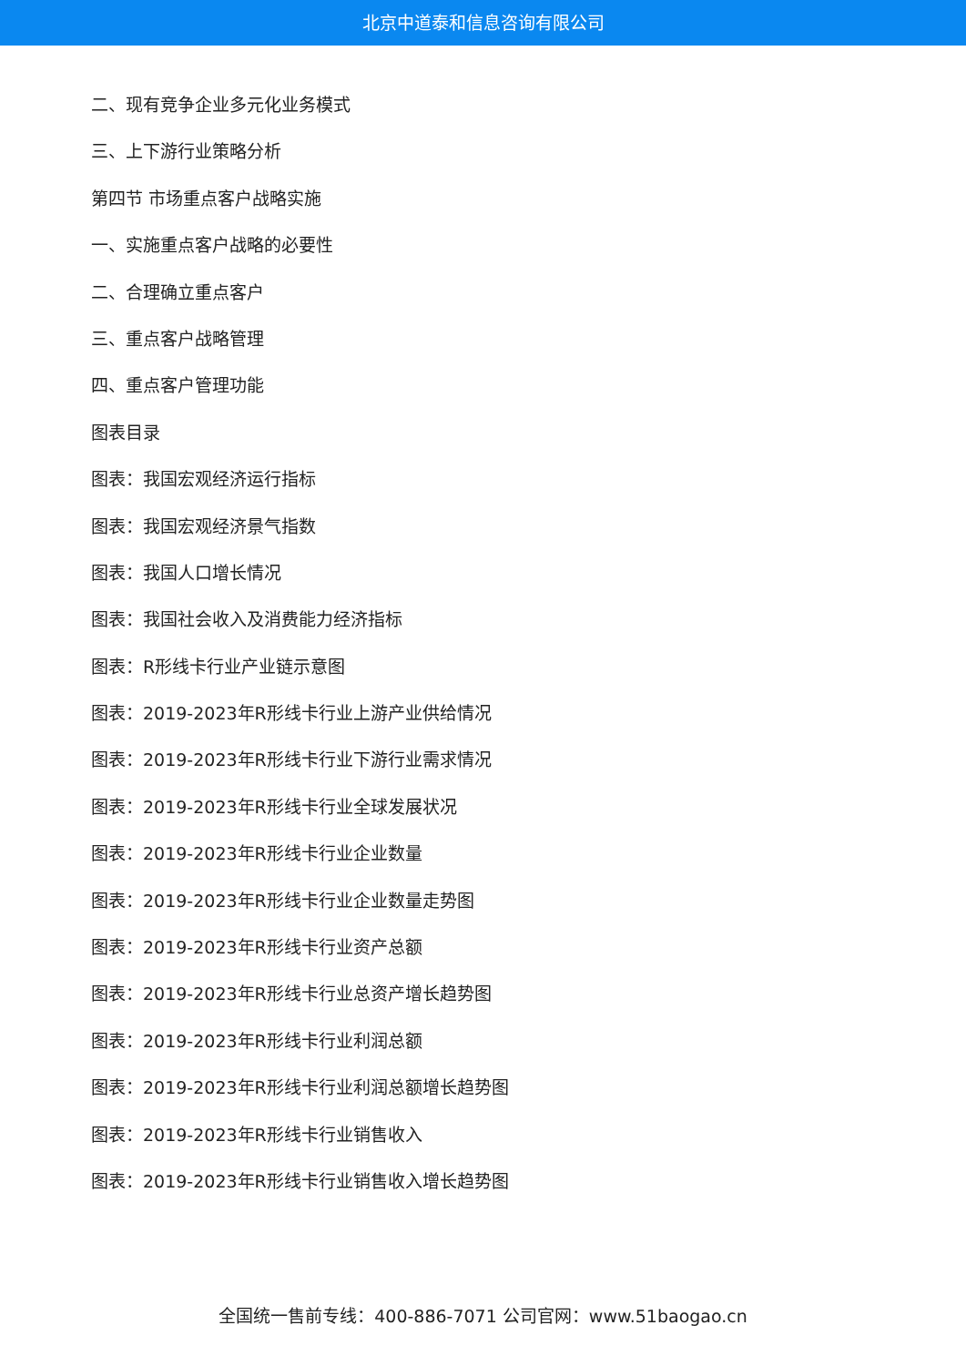北京中道泰和信息咨询有限公司
二、现有竞争企业多元化业务模式
三、上下游行业策略分析
第四节 市场重点客户战略实施
一、实施重点客户战略的必要性
二、合理确立重点客户
三、重点客户战略管理
四、重点客户管理功能
图表目录
图表：我国宏观经济运行指标
图表：我国宏观经济景气指数
图表：我国人口增长情况
图表：我国社会收入及消费能力经济指标
图表：R形线卡行业产业链示意图
图表：2019-2023年R形线卡行业上游产业供给情况
图表：2019-2023年R形线卡行业下游行业需求情况
图表：2019-2023年R形线卡行业全球发展状况
图表：2019-2023年R形线卡行业企业数量
图表：2019-2023年R形线卡行业企业数量走势图
图表：2019-2023年R形线卡行业资产总额
图表：2019-2023年R形线卡行业总资产增长趋势图
图表：2019-2023年R形线卡行业利润总额
图表：2019-2023年R形线卡行业利润总额增长趋势图
图表：2019-2023年R形线卡行业销售收入
图表：2019-2023年R形线卡行业销售收入增长趋势图
全国统一售前专线：400-886-7071 公司官网：www.51baogao.cn